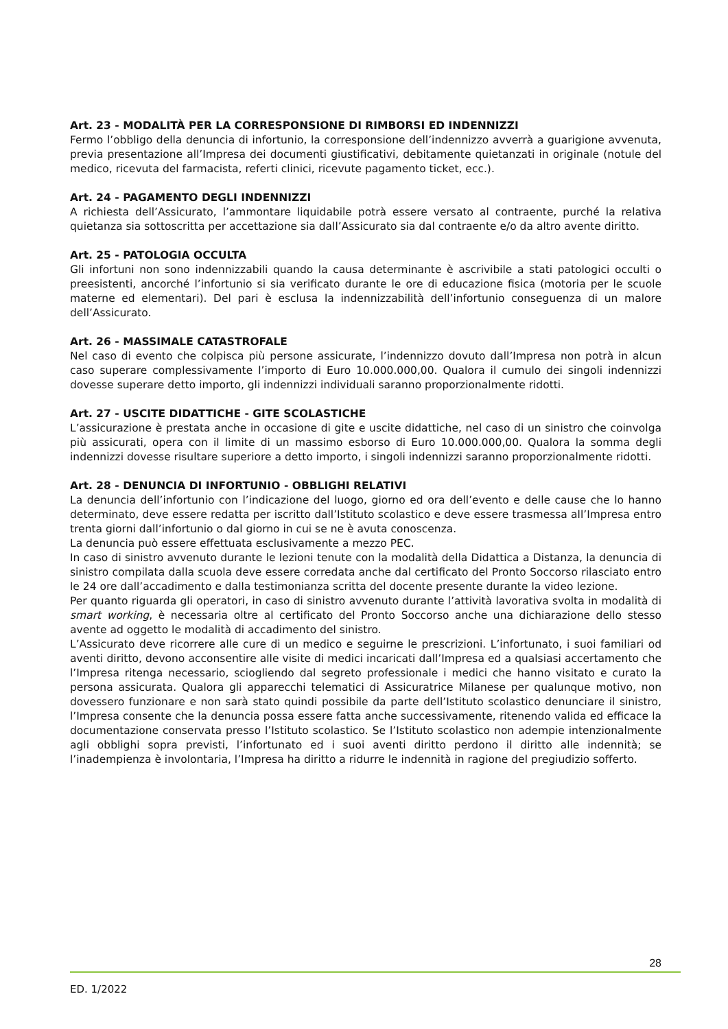Art. 23 - MODALITÀ PER LA CORRESPONSIONE DI RIMBORSI ED INDENNIZZI
Fermo l’obbligo della denuncia di infortunio, la corresponsione dell’indennizzo avverrà a guarigione avvenuta, previa presentazione all’Impresa dei documenti giustificativi, debitamente quietanzati in originale (notule del medico, ricevuta del farmacista, referti clinici, ricevute pagamento ticket, ecc.).
Art. 24 - PAGAMENTO DEGLI INDENNIZZI
A richiesta dell’Assicurato, l’ammontare liquidabile potrà essere versato al contraente, purché la relativa quietanza sia sottoscritta per accettazione sia dall’Assicurato sia dal contraente e/o da altro avente diritto.
Art. 25 - PATOLOGIA OCCULTA
Gli infortuni non sono indennizzabili quando la causa determinante è ascrivibile a stati patologici occulti o preesistenti, ancorché l’infortunio si sia verificato durante le ore di educazione fisica (motoria per le scuole materne ed elementari). Del pari è esclusa la indennizzabilità dell’infortunio conseguenza di un malore dell’Assicurato.
Art. 26 - MASSIMALE CATASTROFALE
Nel caso di evento che colpisca più persone assicurate, l’indennizzo dovuto dall’Impresa non potrà in alcun caso superare complessivamente l’importo di Euro 10.000.000,00. Qualora il cumulo dei singoli indennizzi dovesse superare detto importo, gli indennizzi individuali saranno proporzionalmente ridotti.
Art. 27 - USCITE DIDATTICHE - GITE SCOLASTICHE
L’assicurazione è prestata anche in occasione di gite e uscite didattiche, nel caso di un sinistro che coinvolga più assicurati, opera con il limite di un massimo esborso di Euro 10.000.000,00. Qualora la somma degli indennizzi dovesse risultare superiore a detto importo, i singoli indennizzi saranno proporzionalmente ridotti.
Art. 28 - DENUNCIA DI INFORTUNIO - OBBLIGHI RELATIVI
La denuncia dell’infortunio con l’indicazione del luogo, giorno ed ora dell’evento e delle cause che lo hanno determinato, deve essere redatta per iscritto dall’Istituto scolastico e deve essere trasmessa all’Impresa entro trenta giorni dall’infortunio o dal giorno in cui se ne è avuta conoscenza.
La denuncia può essere effettuata esclusivamente a mezzo PEC.
In caso di sinistro avvenuto durante le lezioni tenute con la modalità della Didattica a Distanza, la denuncia di sinistro compilata dalla scuola deve essere corredata anche dal certificato del Pronto Soccorso rilasciato entro le 24 ore dall’accadimento e dalla testimonianza scritta del docente presente durante la video lezione.
Per quanto riguarda gli operatori, in caso di sinistro avvenuto durante l’attività lavorativa svolta in modalità di smart working, è necessaria oltre al certificato del Pronto Soccorso anche una dichiarazione dello stesso avente ad oggetto le modalità di accadimento del sinistro.
L’Assicurato deve ricorrere alle cure di un medico e seguirne le prescrizioni. L’infortunato, i suoi familiari od aventi diritto, devono acconsentire alle visite di medici incaricati dall’Impresa ed a qualsiasi accertamento che l’Impresa ritenga necessario, sciogliendo dal segreto professionale i medici che hanno visitato e curato la persona assicurata. Qualora gli apparecchi telematici di Assicuratrice Milanese per qualunque motivo, non dovessero funzionare e non sarà stato quindi possibile da parte dell’Istituto scolastico denunciare il sinistro, l’Impresa consente che la denuncia possa essere fatta anche successivamente, ritenendo valida ed efficace la documentazione conservata presso l’Istituto scolastico. Se l’Istituto scolastico non adempie intenzionalmente agli obblighi sopra previsti, l’infortunato ed i suoi aventi diritto perdono il diritto alle indennità; se l’inadempienza è involontaria, l’Impresa ha diritto a ridurre le indennità in ragione del pregiudizio sofferto.
28
ED. 1/2022